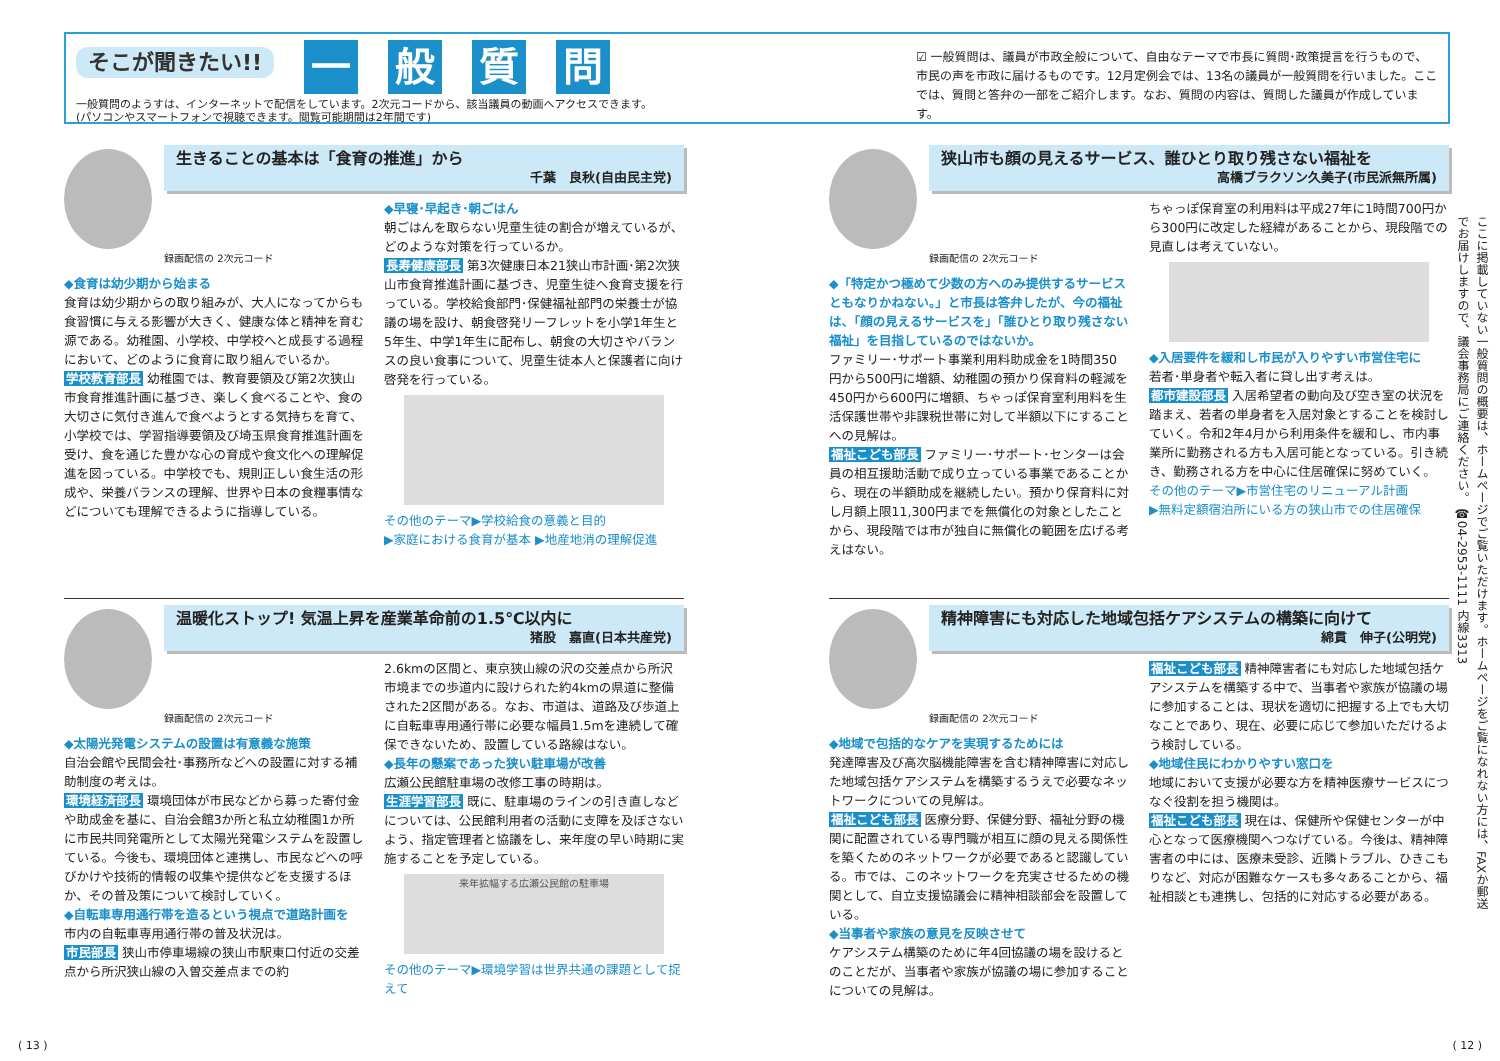そこが聞きたい!! 一般質問
一般質問のようすは、インターネットで配信をしています。2次元コードから、該当議員の動画へアクセスできます。
(パソコンやスマートフォンで視聴できます。閲覧可能期間は2年間です)
☑ 一般質問は、議員が市政全般について、自由なテーマで市長に質問･政策提言を行うもので、市民の声を市政に届けるものです。12月定例会では、13名の議員が一般質問を行いました。ここでは、質問と答弁の一部をご紹介します。なお、質問の内容は、質問した議員が作成しています。
生きることの基本は「食育の推進」から
千葉　良秋(自由民主党)
録画配信の 2次元コード
◆食育は幼少期から始まる
食育は幼少期からの取り組みが、大人になってからも食習慣に与える影響が大きく、健康な体と精神を育む源である。幼稚園、小学校、中学校へと成長する過程において、どのように食育に取り組んでいるか。
学校教育部長 幼稚園では、教育要領及び第2次狭山市食育推進計画に基づき、楽しく食べることや、食の大切さに気付き進んで食べようとする気持ちを育て、小学校では、学習指導要領及び埼玉県食育推進計画を受け、食を通じた豊かな心の育成や食文化への理解促進を図っている。中学校でも、規則正しい食生活の形成や、栄養バランスの理解、世界や日本の食糧事情などについても理解できるように指導している。
◆早寝･早起き･朝ごはん
朝ごはんを取らない児童生徒の割合が増えているが、どのような対策を行っているか。
長寿健康部長 第3次健康日本21狭山市計画･第2次狭山市食育推進計画に基づき、児童生徒へ食育支援を行っている。学校給食部門･保健福祉部門の栄養士が協議の場を設け、朝食啓発リーフレットを小学1年生と5年生、中学1年生に配布し、朝食の大切さやバランスの良い食事について、児童生徒本人と保護者に向け啓発を行っている。
その他のテーマ▶学校給食の意義と目的
▶家庭における食育が基本 ▶地産地消の理解促進
狭山市も顔の見えるサービス、誰ひとり取り残さない福祉を
高橋ブラクソン久美子(市民派無所属)
録画配信の 2次元コード
◆「特定かつ極めて少数の方へのみ提供するサービスともなりかねない。」と市長は答弁したが、今の福祉は、「顔の見えるサービスを」「誰ひとり取り残さない福祉」を目指しているのではないか。
ファミリー･サポート事業利用料助成金を1時間350円から500円に増額、幼稚園の預かり保育料の軽減を450円から600円に増額、ちゃっぽ保育室利用料を生活保護世帯や非課税世帯に対して半額以下にすることへの見解は。
福祉こども部長 ファミリー･サポート･センターは会員の相互援助活動で成り立っている事業であることから、現在の半額助成を継続したい。預かり保育料に対し月額上限11,300円までを無償化の対象としたことから、現段階では市が独自に無償化の範囲を広げる考えはない。
ちゃっぽ保育室の利用料は平成27年に1時間700円から300円に改定した経緯があることから、現段階での見直しは考えていない。
◆入居要件を緩和し市民が入りやすい市営住宅に
若者･単身者や転入者に貸し出す考えは。
都市建設部長 入居希望者の動向及び空き室の状況を踏まえ、若者の単身者を入居対象とすることを検討していく。令和2年4月から利用条件を緩和し、市内事業所に勤務される方も入居可能となっている。引き続き、勤務される方を中心に住居確保に努めていく。
その他のテーマ▶市営住宅のリニューアル計画
▶無料定額宿泊所にいる方の狭山市での住居確保
温暖化ストップ! 気温上昇を産業革命前の1.5℃以内に
猪股　嘉直(日本共産党)
録画配信の 2次元コード
◆太陽光発電システムの設置は有意義な施策
自治会館や民間会社･事務所などへの設置に対する補助制度の考えは。
環境経済部長 環境団体が市民などから募った寄付金や助成金を基に、自治会館3か所と私立幼稚園1か所に市民共同発電所として太陽光発電システムを設置している。今後も、環境団体と連携し、市民などへの呼びかけや技術的情報の収集や提供などを支援するほか、その普及策について検討していく。
◆自転車専用通行帯を造るという視点で道路計画を
市内の自転車専用通行帯の普及状況は。
市民部長 狭山市停車場線の狭山市駅東口付近の交差点から所沢狭山線の入曽交差点までの約
2.6kmの区間と、東京狭山線の沢の交差点から所沢市境までの歩道内に設けられた約4kmの県道に整備された2区間がある。なお、市道は、道路及び歩道上に自転車専用通行帯に必要な幅員1.5mを連続して確保できないため、設置している路線はない。
◆長年の懸案であった狭い駐車場が改善
広瀬公民館駐車場の改修工事の時期は。
生涯学習部長 既に、駐車場のラインの引き直しなどについては、公民館利用者の活動に支障を及ぼさないよう、指定管理者と協議をし、来年度の早い時期に実施することを予定している。
来年拡幅する広瀬公民館の駐車場
その他のテーマ▶環境学習は世界共通の課題として捉えて
精神障害にも対応した地域包括ケアシステムの構築に向けて
綿貫　伸子(公明党)
録画配信の 2次元コード
◆地域で包括的なケアを実現するためには
発達障害及び高次脳機能障害を含む精神障害に対応した地域包括ケアシステムを構築するうえで必要なネットワークについての見解は。
福祉こども部長 医療分野、保健分野、福祉分野の機関に配置されている専門職が相互に顔の見える関係性を築くためのネットワークが必要であると認識している。市では、このネットワークを充実させるための機関として、自立支援協議会に精神相談部会を設置している。
◆当事者や家族の意見を反映させて
ケアシステム構築のために年4回協議の場を設けるとのことだが、当事者や家族が協議の場に参加することについての見解は。
福祉こども部長 精神障害者にも対応した地域包括ケアシステムを構築する中で、当事者や家族が協議の場に参加することは、現状を適切に把握する上でも大切なことであり、現在、必要に応じて参加いただけるよう検討している。
◆地域住民にわかりやすい窓口を
地域において支援が必要な方を精神医療サービスにつなぐ役割を担う機関は。
福祉こども部長 現在は、保健所や保健センターが中心となって医療機関へつなげている。今後は、精神障害者の中には、医療未受診、近隣トラブル、ひきこもりなど、対応が困難なケースも多々あることから、福祉相談とも連携し、包括的に対応する必要がある。
ここに掲載していない一般質問の概要は、ホームページでご覧いただけます。ホームページをご覧になれない方には、FAXか郵送でお届けしますので、議会事務局にご連絡ください。 ☎04-2953-1111 内線3313
( 13 ) ( 12 )